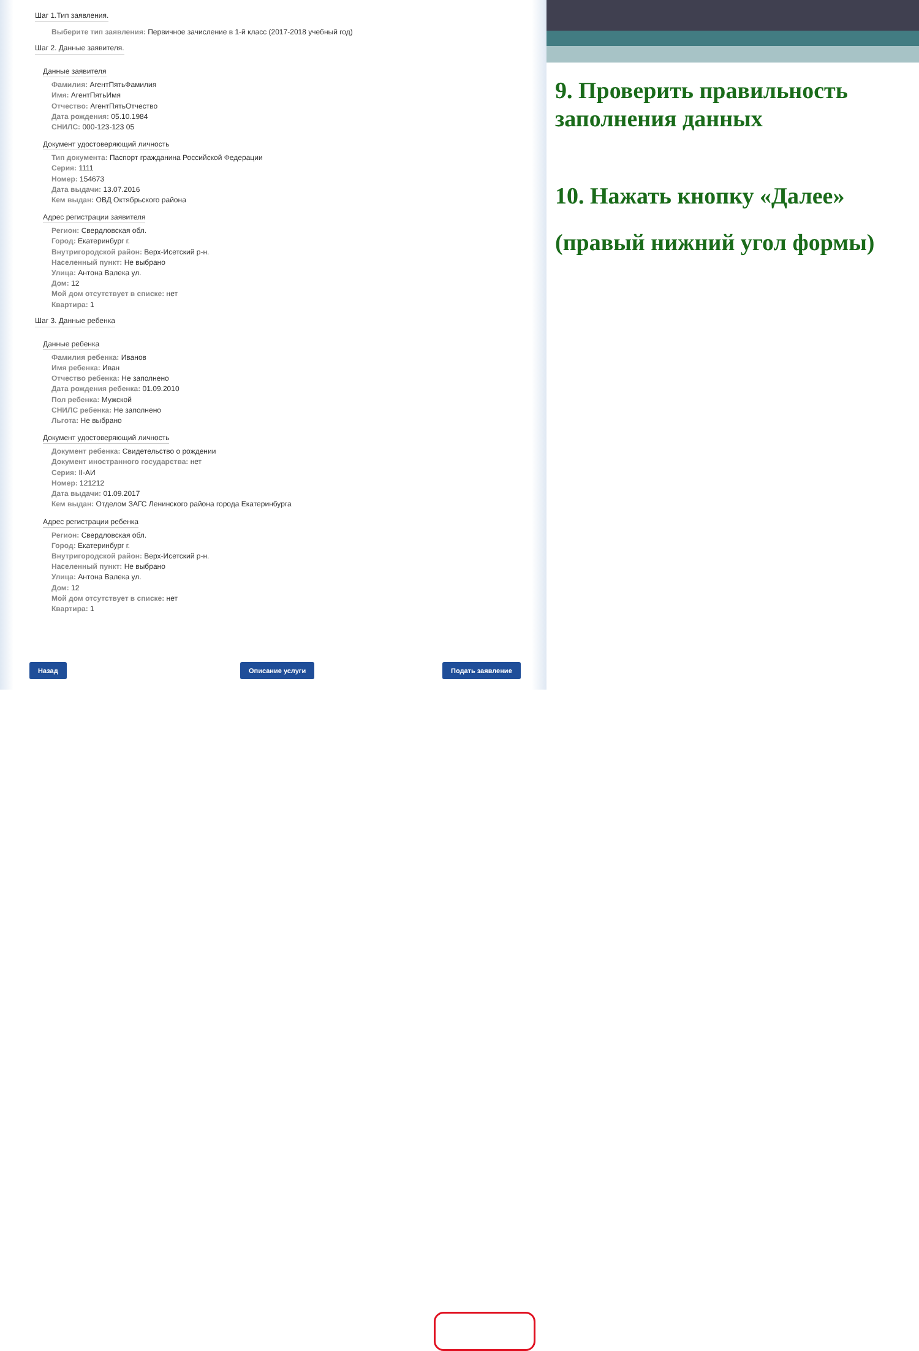Шаг 1.Тип заявления.
Выберите тип заявления: Первичное зачисление в 1-й класс (2017-2018 учебный год)
Шаг 2. Данные заявителя.
Данные заявителя
Фамилия: АгентПятьФамилия
Имя: АгентПятьИмя
Отчество: АгентПятьОтчество
Дата рождения: 05.10.1984
СНИЛС: 000-123-123 05
Документ удостоверяющий личность
Тип документа: Паспорт гражданина Российской Федерации
Серия: 1111
Номер: 154673
Дата выдачи: 13.07.2016
Кем выдан: ОВД Октябрьского района
Адрес регистрации заявителя
Регион: Свердловская обл.
Город: Екатеринбург г.
Внутригородской район: Верх-Исетский р-н.
Населенный пункт: Не выбрано
Улица: Антона Валека ул.
Дом: 12
Мой дом отсутствует в списке: нет
Квартира: 1
Шаг 3. Данные ребенка
Данные ребенка
Фамилия ребенка: Иванов
Имя ребенка: Иван
Отчество ребенка: Не заполнено
Дата рождения ребенка: 01.09.2010
Пол ребенка: Мужской
СНИЛС ребенка: Не заполнено
Льгота: Не выбрано
Документ удостоверяющий личность
Документ ребенка: Свидетельство о рождении
Документ иностранного государства: нет
Серия: II-АИ
Номер: 121212
Дата выдачи: 01.09.2017
Кем выдан: Отделом ЗАГС Ленинского района города Екатеринбурга
Адрес регистрации ребенка
Регион: Свердловская обл.
Город: Екатеринбург г.
Внутригородской район: Верх-Исетский р-н.
Населенный пункт: Не выбрано
Улица: Антона Валека ул.
Дом: 12
Мой дом отсутствует в списке: нет
Квартира: 1
Назад Описание услуги Подать заявление
9. Проверить правильность заполнения данных
10. Нажать кнопку «Далее»
(правый нижний угол формы)